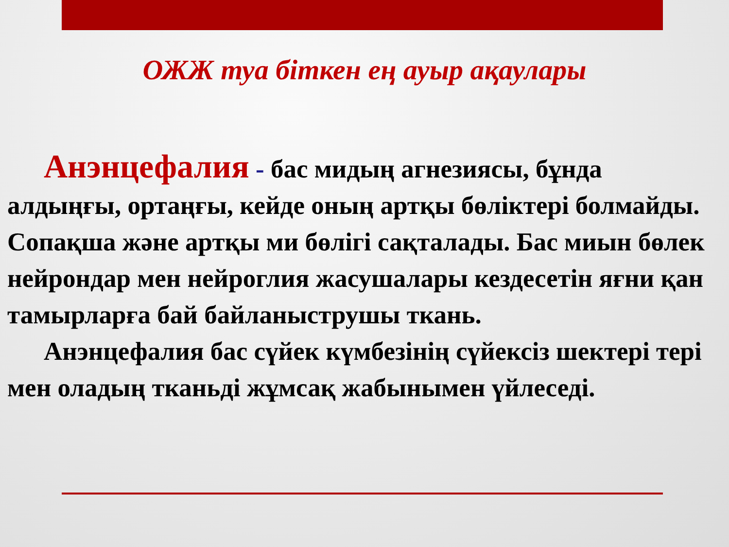ОЖЖ туа біткен ең ауыр ақаулары
Анэнцефалия - бас мидың агнезиясы, бұнда алдыңғы, ортаңғы, кейде оның артқы бөліктері болмайды. Сопақша және артқы ми бөлігі сақталады. Бас миын бөлек нейрондар мен нейроглия жасушалары кездесетін яғни қан тамырларға бай байланыструшы ткань.
Анэнцефалия бас сүйек күмбезінің сүйексіз шектері тері мен оладың тканьді жұмсақ жабынымен үйлеседі.